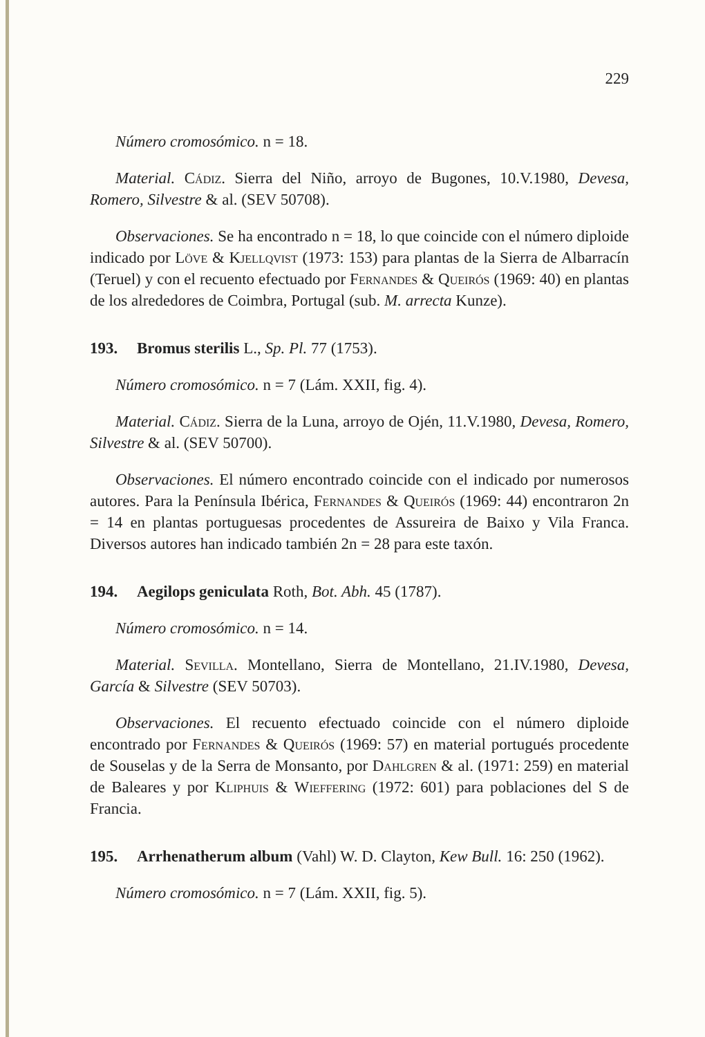229
Número cromosómico. n = 18.
Material. Cádiz. Sierra del Niño, arroyo de Bugones, 10.V.1980, Devesa, Romero, Silvestre & al. (SEV 50708).
Observaciones. Se ha encontrado n = 18, lo que coincide con el número diploide indicado por Löve & Kjellqvist (1973: 153) para plantas de la Sierra de Albarracín (Teruel) y con el recuento efectuado por Fernandes & Queirós (1969: 40) en plantas de los alrededores de Coimbra, Portugal (sub. M. arrecta Kunze).
193. Bromus sterilis L., Sp. Pl. 77 (1753).
Número cromosómico. n = 7 (Lám. XXII, fig. 4).
Material. Cádiz. Sierra de la Luna, arroyo de Ojén, 11.V.1980, Devesa, Romero, Silvestre & al. (SEV 50700).
Observaciones. El número encontrado coincide con el indicado por numerosos autores. Para la Península Ibérica, Fernandes & Queirós (1969: 44) encontraron 2n = 14 en plantas portuguesas procedentes de Assureira de Baixo y Vila Franca. Diversos autores han indicado también 2n = 28 para este taxón.
194. Aegilops geniculata Roth, Bot. Abh. 45 (1787).
Número cromosómico. n = 14.
Material. Sevilla. Montellano, Sierra de Montellano, 21.IV.1980, Devesa, García & Silvestre (SEV 50703).
Observaciones. El recuento efectuado coincide con el número diploide encontrado por Fernandes & Queirós (1969: 57) en material portugués procedente de Souselas y de la Serra de Monsanto, por Dahlgren & al. (1971: 259) en material de Baleares y por Kliphuis & Wieffering (1972: 601) para poblaciones del S de Francia.
195. Arrhenatherum album (Vahl) W. D. Clayton, Kew Bull. 16: 250 (1962).
Número cromosómico. n = 7 (Lám. XXII, fig. 5).